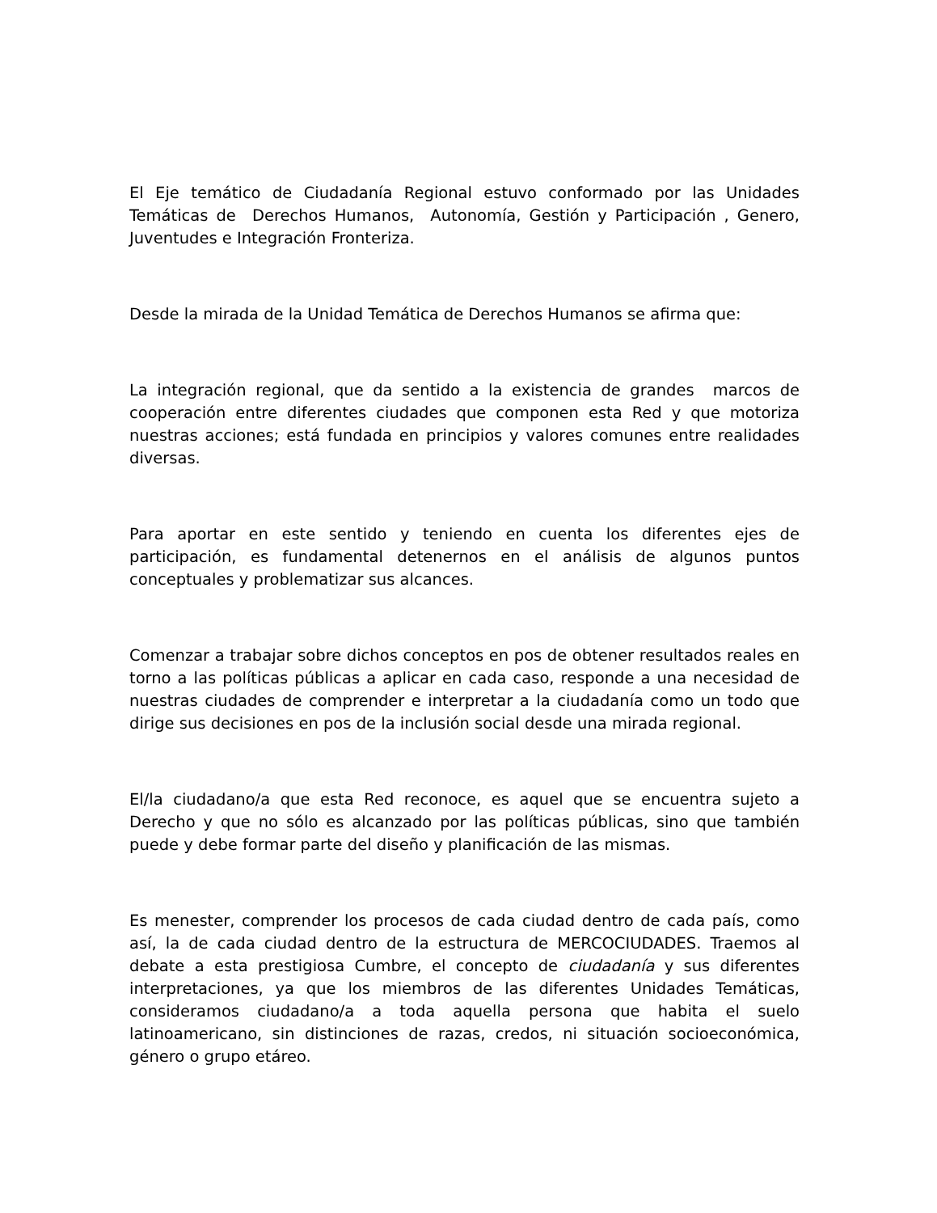El Eje temático de Ciudadanía Regional estuvo conformado por las Unidades Temáticas de Derechos Humanos, Autonomía, Gestión y Participación , Genero, Juventudes e Integración Fronteriza.
Desde la mirada de la Unidad Temática de Derechos Humanos se afirma que:
La integración regional, que da sentido a la existencia de grandes marcos de cooperación entre diferentes ciudades que componen esta Red y que motoriza nuestras acciones; está fundada en principios y valores comunes entre realidades diversas.
Para aportar en este sentido y teniendo en cuenta los diferentes ejes de participación, es fundamental detenernos en el análisis de algunos puntos conceptuales y problematizar sus alcances.
Comenzar a trabajar sobre dichos conceptos en pos de obtener resultados reales en torno a las políticas públicas a aplicar en cada caso, responde a una necesidad de nuestras ciudades de comprender e interpretar a la ciudadanía como un todo que dirige sus decisiones en pos de la inclusión social desde una mirada regional.
El/la ciudadano/a que esta Red reconoce, es aquel que se encuentra sujeto a Derecho y que no sólo es alcanzado por las políticas públicas, sino que también puede y debe formar parte del diseño y planificación de las mismas.
Es menester, comprender los procesos de cada ciudad dentro de cada país, como así, la de cada ciudad dentro de la estructura de MERCOCIUDADES. Traemos al debate a esta prestigiosa Cumbre, el concepto de ciudadanía y sus diferentes interpretaciones, ya que los miembros de las diferentes Unidades Temáticas, consideramos ciudadano/a a toda aquella persona que habita el suelo latinoamericano, sin distinciones de razas, credos, ni situación socioeconómica, género o grupo etáreo.